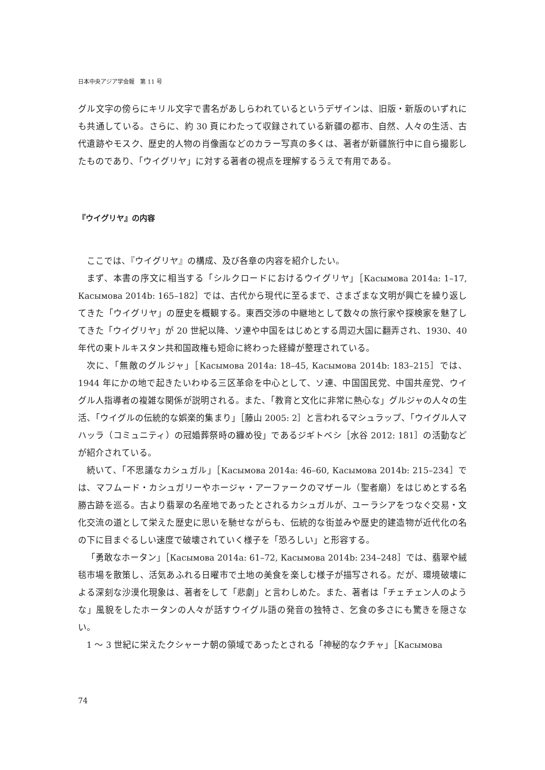日本中央アジア学会報　第 11 号
グル文字の傍らにキリル文字で書名があしらわれているというデザインは、旧版・新版のいずれにも共通している。さらに、約 30 頁にわたって収録されている新疆の都市、自然、人々の生活、古代遺跡やモスク、歴史的人物の肖像画などのカラー写真の多くは、著者が新疆旅行中に自ら撮影したものであり、「ウイグリヤ」に対する著者の視点を理解するうえで有用である。
『ウイグリヤ』の内容
ここでは、『ウイグリヤ』の構成、及び各章の内容を紹介したい。
まず、本書の序文に相当する「シルクロードにおけるウイグリヤ」［Касымова 2014a: 1–17, Касымова 2014b: 165–182］では、古代から現代に至るまで、さまざまな文明が興亡を繰り返してきた「ウイグリヤ」の歴史を概観する。東西交渉の中継地として数々の旅行家や探検家を魅了してきた「ウイグリヤ」が 20 世紀以降、ソ連や中国をはじめとする周辺大国に翻弄され、1930、40 年代の東トルキスタン共和国政権も短命に終わった経緯が整理されている。
次に、「無敵のグルジャ」［Касымова 2014a: 18–45, Касымова 2014b: 183–215］では、1944 年にかの地で起きたいわゆる三区革命を中心として、ソ連、中国国民党、中国共産党、ウイグル人指導者の複雑な関係が説明される。また、「教育と文化に非常に熱心な」グルジャの人々の生活、「ウイグルの伝統的な娯楽的集まり」［藤山 2005: 2］と言われるマシュラップ、「ウイグル人マハッラ（コミュニティ）の冠婚葬祭時の纏め役」であるジギトベシ［水谷 2012: 181］の活動などが紹介されている。
続いて、「不思議なカシュガル」［Касымова 2014a: 46–60, Касымова 2014b: 215–234］では、マフムード・カシュガリーやホージャ・アーファークのマザール（聖者廟）をはじめとする名勝古跡を巡る。古より翡翠の名産地であったとされるカシュガルが、ユーラシアをつなぐ交易・文化交流の道として栄えた歴史に思いを馳せながらも、伝統的な街並みや歴史的建造物が近代化の名の下に目まぐるしい速度で破壊されていく様子を「恐ろしい」と形容する。
「勇敢なホータン」［Касымова 2014a: 61–72, Касымова 2014b: 234–248］では、翡翠や絨毯市場を散策し、活気あふれる日曜市で土地の美食を楽しむ様子が描写される。だが、環境破壊による深刻な沙漠化現象は、著者をして「悲劇」と言わしめた。また、著者は「チェチェン人のような」風貌をしたホータンの人々が話すウイグル語の発音の独特さ、乞食の多さにも驚きを隠さない。
1 〜 3 世紀に栄えたクシャーナ朝の領域であったとされる「神秘的なクチャ」［Касымова
74